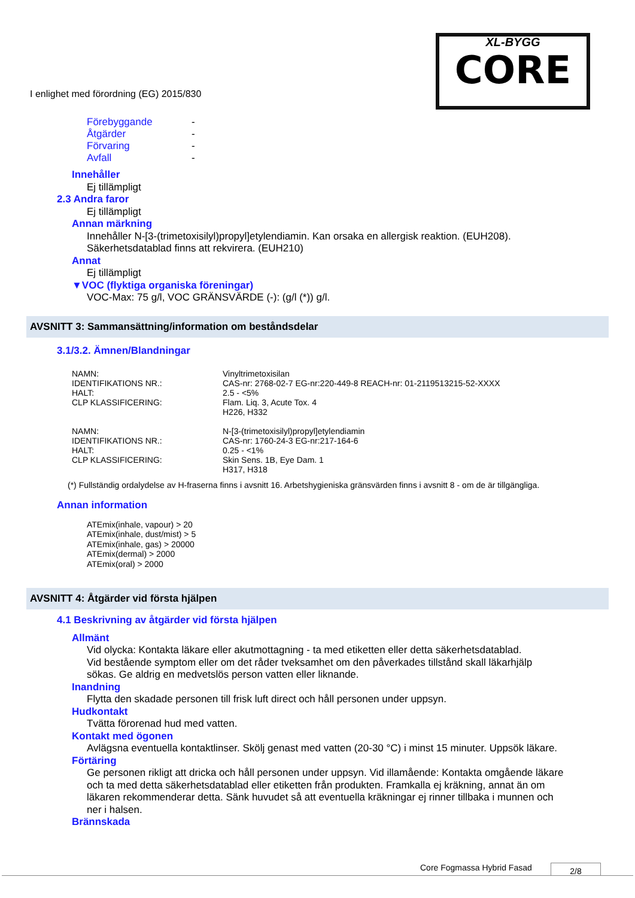XL-BYGG
CORE
I enlighet med förordning (EG) 2015/830
| Förebyggande | - |
| Åtgärder | - |
| Förvaring | - |
| Avfall | - |
Innehåller
Ej tillämpligt
2.3 Andra faror
Ej tillämpligt
Annan märkning
Innehåller N-[3-(trimetoxisilyl)propyl]etylendiamin. Kan orsaka en allergisk reaktion. (EUH208).
Säkerhetsdatablad finns att rekvirera. (EUH210)
Annat
Ej tillämpligt
▼VOC (flyktiga organiska föreningar)
VOC-Max: 75 g/l, VOC GRÄNSVÄRDE (-): (g/l (*)) g/l.
AVSNITT 3: Sammansättning/information om beståndsdelar
3.1/3.2. Ämnen/Blandningar
| NAMN: | Vinyltrimetoxisilan |
| IDENTIFIKATIONS NR.: | CAS-nr: 2768-02-7 EG-nr:220-449-8 REACH-nr: 01-2119513215-52-XXXX |
| HALT: | 2.5 - <5% |
| CLP KLASSIFICERING: | Flam. Liq. 3, Acute Tox. 4 H226, H332 |
| NAMN: | N-[3-(trimetoxisilyl)propyl]etylendiamin |
| IDENTIFIKATIONS NR.: | CAS-nr: 1760-24-3 EG-nr:217-164-6 |
| HALT: | 0.25 - <1% |
| CLP KLASSIFICERING: | Skin Sens. 1B, Eye Dam. 1 H317, H318 |
(*) Fullständig ordalydelse av H-fraserna finns i avsnitt 16. Arbetshygieniska gränsvärden finns i avsnitt 8 - om de är tillgängliga.
Annan information
ATEmix(inhale, vapour) > 20
ATEmix(inhale, dust/mist) > 5
ATEmix(inhale, gas) > 20000
ATEmix(dermal) > 2000
ATEmix(oral) > 2000
AVSNITT 4: Åtgärder vid första hjälpen
4.1 Beskrivning av åtgärder vid första hjälpen
Allmänt
Vid olycka: Kontakta läkare eller akutmottagning - ta med etiketten eller detta säkerhetsdatablad.
Vid bestående symptom eller om det råder tveksamhet om den påverkades tillstånd skall läkarhjälp
sökas. Ge aldrig en medvetslös person vatten eller liknande.
Inandning
Flytta den skadade personen till frisk luft direct och håll personen under uppsyn.
Hudkontakt
Tvätta förorenad hud med vatten.
Kontakt med ögonen
Avlägsna eventuella kontaktlinser. Skölj genast med vatten (20-30 °C) i minst 15 minuter. Uppsök läkare.
Förtäring
Ge personen rikligt att dricka och håll personen under uppsyn. Vid illamående: Kontakta omgående läkare
och ta med detta säkerhetsdatablad eller etiketten från produkten. Framkalla ej kräkning, annat än om
läkaren rekommenderar detta. Sänk huvudet så att eventuella kräkningar ej rinner tillbaka i munnen och
ner i halsen.
Brännskada
Core Fogmassa Hybrid Fasad 2/8